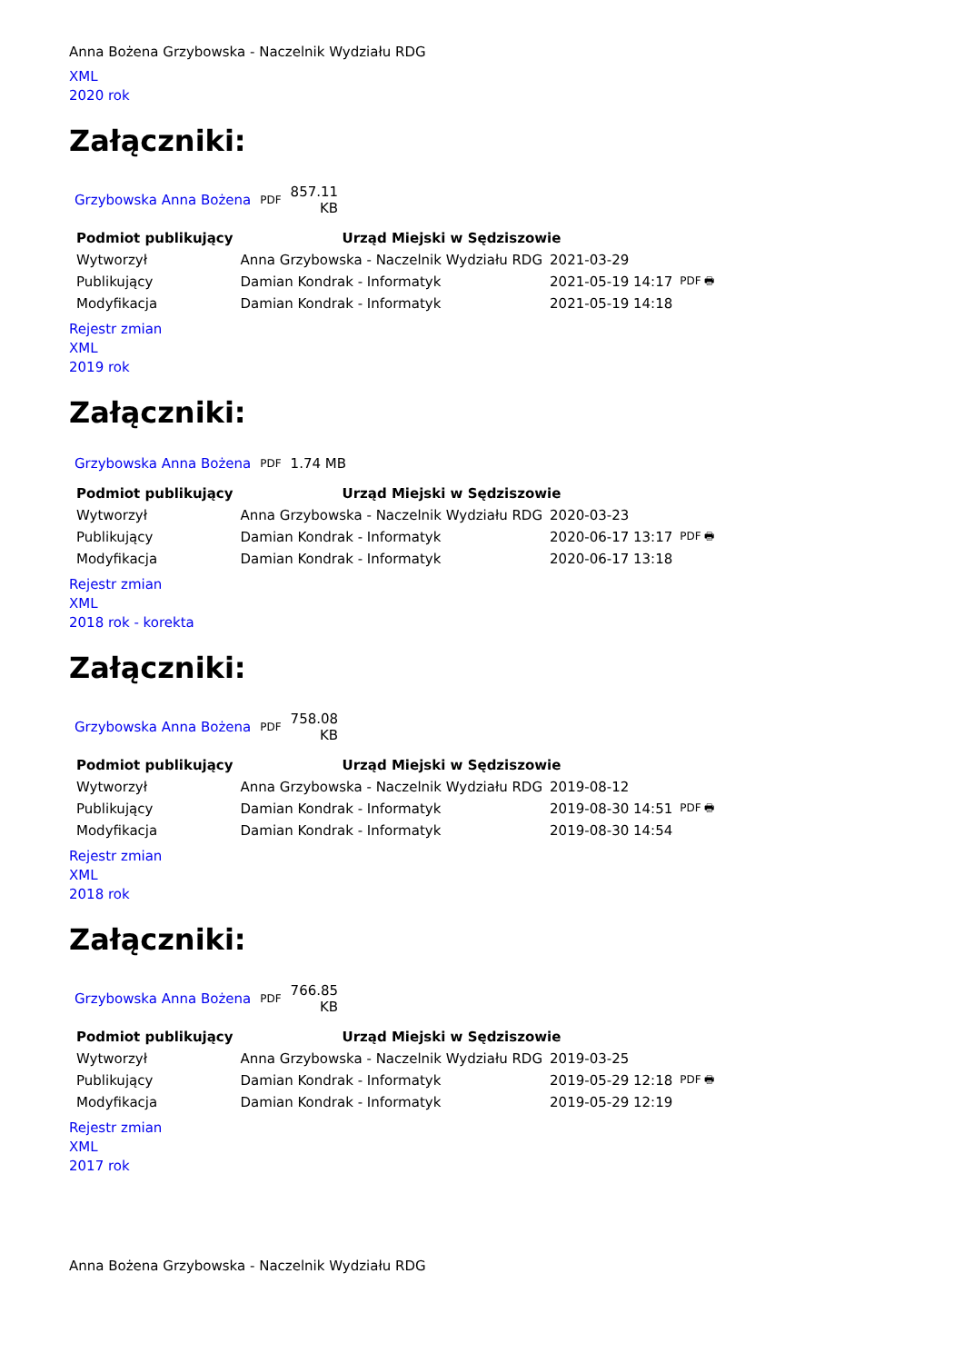Anna Bożena Grzybowska - Naczelnik Wydziału RDG
XML
2020 rok
Załączniki:
| Grzybowska Anna Bożena | PDF | 857.11 KB |
| Podmiot publikujący | Urząd Miejski w Sędziszowie | | |
| Wytworzył | Anna Grzybowska - Naczelnik Wydziału RDG | 2021-03-29 | PDF 🖶 |
| Publikujący | Damian Kondrak - Informatyk | 2021-05-19 14:17 | |
| Modyfikacja | Damian Kondrak - Informatyk | 2021-05-19 14:18 | |
Rejestr zmian
XML
2019 rok
Załączniki:
| Grzybowska Anna Bożena | PDF | 1.74 MB |
| Podmiot publikujący | Urząd Miejski w Sędziszowie | | |
| Wytworzył | Anna Grzybowska - Naczelnik Wydziału RDG | 2020-03-23 | PDF 🖶 |
| Publikujący | Damian Kondrak - Informatyk | 2020-06-17 13:17 | |
| Modyfikacja | Damian Kondrak - Informatyk | 2020-06-17 13:18 | |
Rejestr zmian
XML
2018 rok - korekta
Załączniki:
| Grzybowska Anna Bożena | PDF | 758.08 KB |
| Podmiot publikujący | Urząd Miejski w Sędziszowie | | |
| Wytworzył | Anna Grzybowska - Naczelnik Wydziału RDG | 2019-08-12 | PDF 🖶 |
| Publikujący | Damian Kondrak - Informatyk | 2019-08-30 14:51 | |
| Modyfikacja | Damian Kondrak - Informatyk | 2019-08-30 14:54 | |
Rejestr zmian
XML
2018 rok
Załączniki:
| Grzybowska Anna Bożena | PDF | 766.85 KB |
| Podmiot publikujący | Urząd Miejski w Sędziszowie | | |
| Wytworzył | Anna Grzybowska - Naczelnik Wydziału RDG | 2019-03-25 | PDF 🖶 |
| Publikujący | Damian Kondrak - Informatyk | 2019-05-29 12:18 | |
| Modyfikacja | Damian Kondrak - Informatyk | 2019-05-29 12:19 | |
Rejestr zmian
XML
2017 rok
Anna Bożena Grzybowska - Naczelnik Wydziału RDG